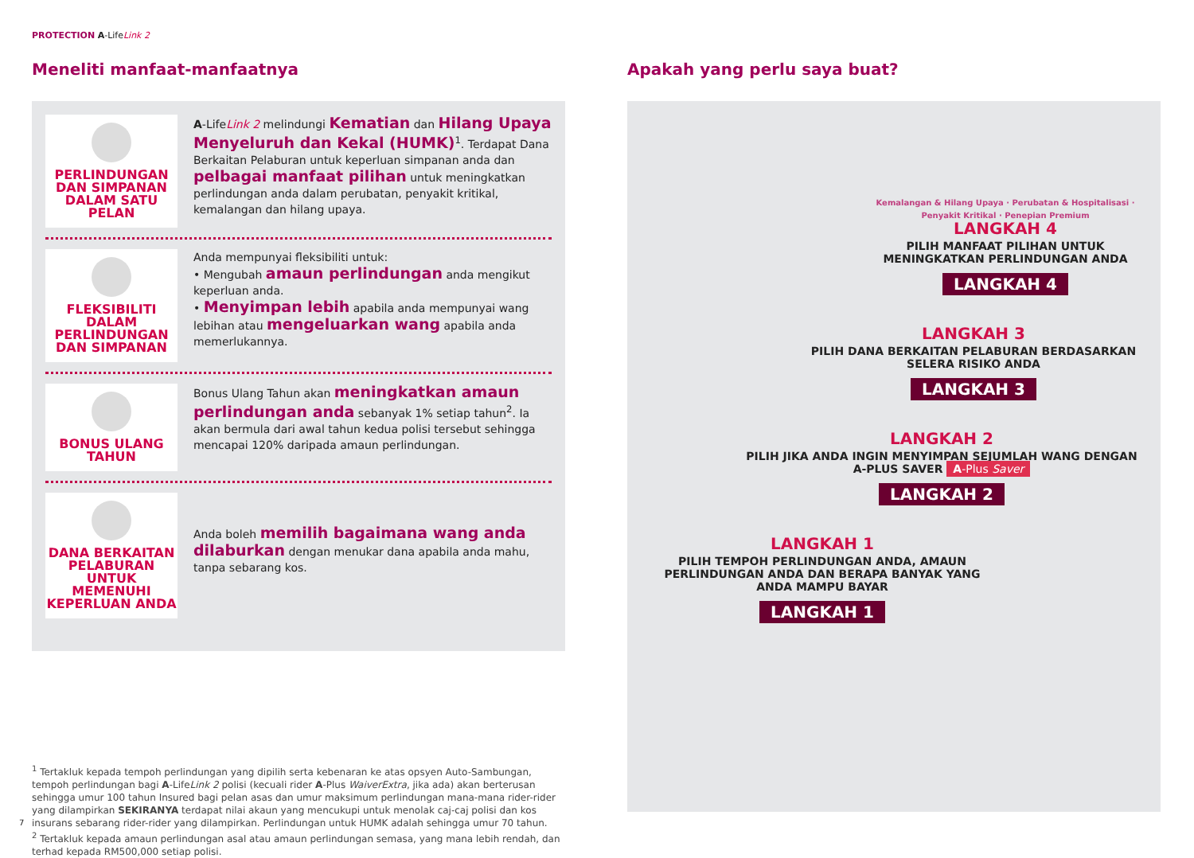PROTECTION A-LifeLink 2
Meneliti manfaat-manfaatnya
PERLINDUNGAN DAN SIMPANAN DALAM SATU PELAN
A-LifeLink 2 melindungi Kematian dan Hilang Upaya Menyeluruh dan Kekal (HUMK)<sup>1</sup>. Terdapat Dana Berkaitan Pelaburan untuk keperluan simpanan anda dan pelbagai manfaat pilihan untuk meningkatkan perlindungan anda dalam perubatan, penyakit kritikal, kemalangan dan hilang upaya.
FLEKSIBILITI DALAM PERLINDUNGAN DAN SIMPANAN
Anda mempunyai fleksibiliti untuk:
• Mengubah amaun perlindungan anda mengikut keperluan anda.
• Menyimpan lebih apabila anda mempunyai wang lebihan atau mengeluarkan wang apabila anda memerlukannya.
BONUS ULANG TAHUN
Bonus Ulang Tahun akan meningkatkan amaun perlindungan anda sebanyak 1% setiap tahun<sup>2</sup>. Ia akan bermula dari awal tahun kedua polisi tersebut sehingga mencapai 120% daripada amaun perlindungan.
DANA BERKAITAN PELABURAN UNTUK MEMENUHI KEPERLUAN ANDA
Anda boleh memilih bagaimana wang anda dilaburkan dengan menukar dana apabila anda mahu, tanpa sebarang kos.
<sup>1</sup> Tertakluk kepada tempoh perlindungan yang dipilih serta kebenaran ke atas opsyen Auto-Sambungan, tempoh perlindungan bagi A-LifeLink 2 polisi (kecuali rider A-Plus WaiverExtra, jika ada) akan berterusan sehingga umur 100 tahun Insured bagi pelan asas dan umur maksimum perlindungan mana-mana rider-rider yang dilampirkan SEKIRANYA terdapat nilai akaun yang mencukupi untuk menolak caj-caj polisi dan kos insurans sebarang rider-rider yang dilampirkan. Perlindungan untuk HUMK adalah sehingga umur 70 tahun.
<sup>2</sup> Tertakluk kepada amaun perlindungan asal atau amaun perlindungan semasa, yang mana lebih rendah, dan terhad kepada RM500,000 setiap polisi.
Apakah yang perlu saya buat?
Kemalangan & Hilang Upaya · Perubatan & Hospitalisasi · Penyakit Kritikal · Penepian Premium
LANGKAH 4
PILIH MANFAAT PILIHAN UNTUK MENINGKATKAN PERLINDUNGAN ANDA
LANGKAH 4
LANGKAH 3
PILIH DANA BERKAITAN PELABURAN BERDASARKAN SELERA RISIKO ANDA
LANGKAH 3
LANGKAH 2
PILIH JIKA ANDA INGIN MENYIMPAN SEJUMLAH WANG DENGAN A-PLUS SAVER A-Plus Saver
LANGKAH 2
LANGKAH 1
PILIH TEMPOH PERLINDUNGAN ANDA, AMAUN PERLINDUNGAN ANDA DAN BERAPA BANYAK YANG ANDA MAMPU BAYAR
LANGKAH 1
7